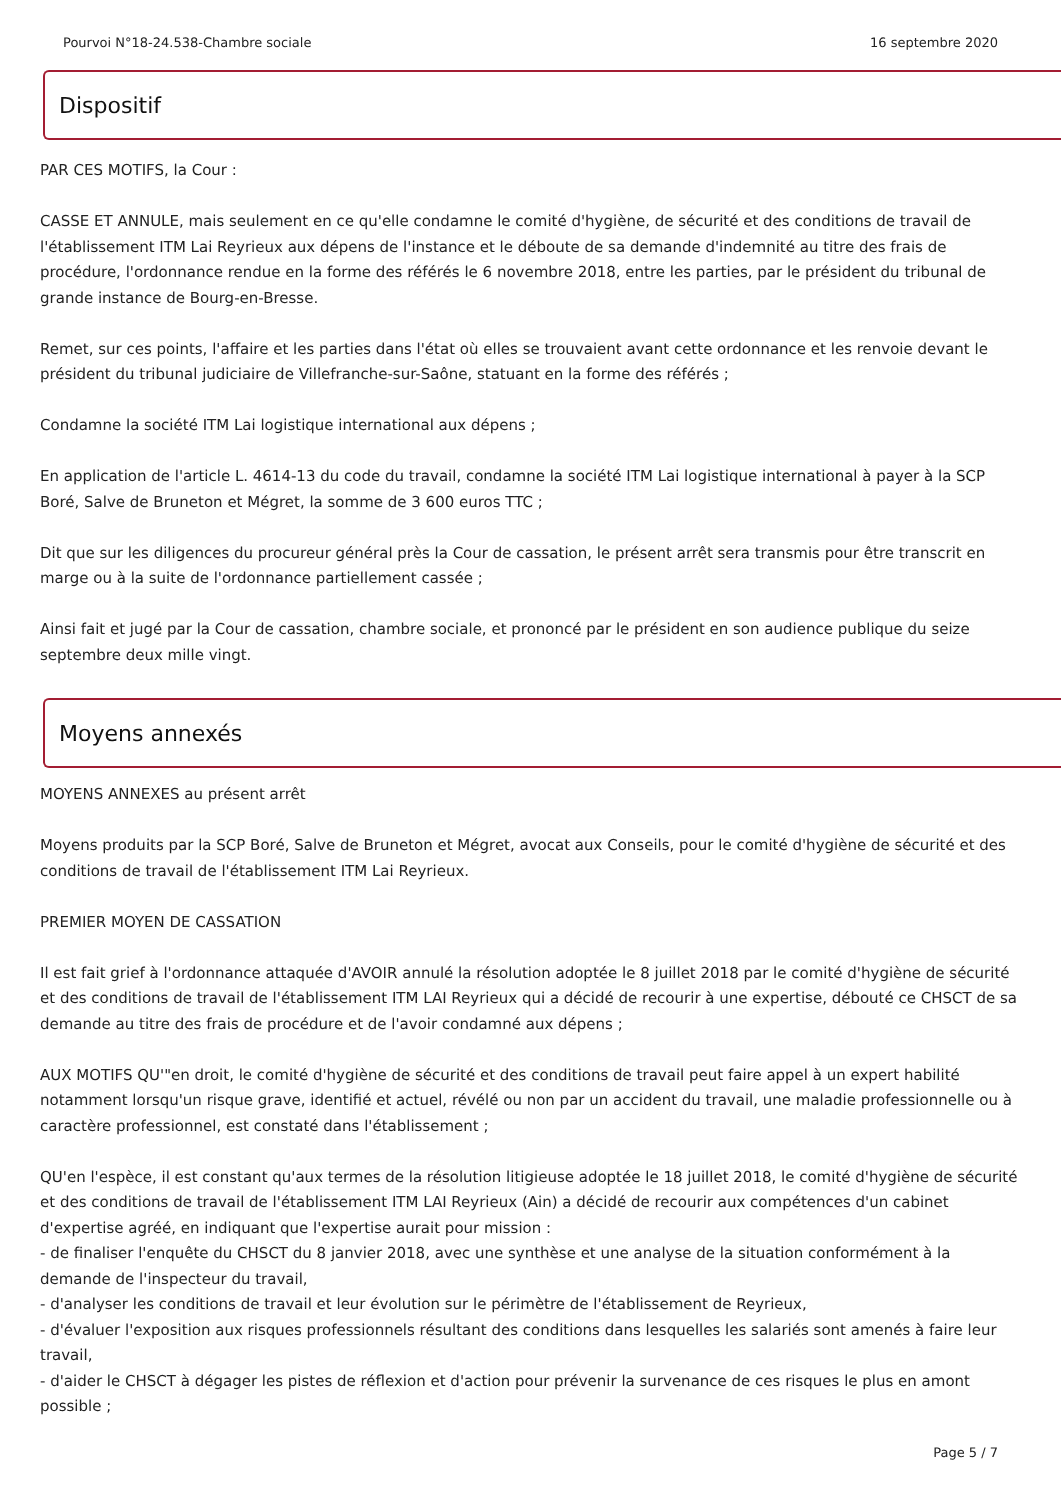Pourvoi N°18-24.538-Chambre sociale 16 septembre 2020
Dispositif
PAR CES MOTIFS, la Cour :
CASSE ET ANNULE, mais seulement en ce qu'elle condamne le comité d'hygiène, de sécurité et des conditions de travail de l'établissement ITM Lai Reyrieux aux dépens de l'instance et le déboute de sa demande d'indemnité au titre des frais de procédure, l'ordonnance rendue en la forme des référés le 6 novembre 2018, entre les parties, par le président du tribunal de grande instance de Bourg-en-Bresse.
Remet, sur ces points, l'affaire et les parties dans l'état où elles se trouvaient avant cette ordonnance et les renvoie devant le président du tribunal judiciaire de Villefranche-sur-Saône, statuant en la forme des référés ;
Condamne la société ITM Lai logistique international aux dépens ;
En application de l'article L. 4614-13 du code du travail, condamne la société ITM Lai logistique international à payer à la SCP Boré, Salve de Bruneton et Mégret, la somme de 3 600 euros TTC ;
Dit que sur les diligences du procureur général près la Cour de cassation, le présent arrêt sera transmis pour être transcrit en marge ou à la suite de l'ordonnance partiellement cassée ;
Ainsi fait et jugé par la Cour de cassation, chambre sociale, et prononcé par le président en son audience publique du seize septembre deux mille vingt.
Moyens annexés
MOYENS ANNEXES au présent arrêt
Moyens produits par la SCP Boré, Salve de Bruneton et Mégret, avocat aux Conseils, pour le comité d'hygiène de sécurité et des conditions de travail de l'établissement ITM Lai Reyrieux.
PREMIER MOYEN DE CASSATION
Il est fait grief à l'ordonnance attaquée d'AVOIR annulé la résolution adoptée le 8 juillet 2018 par le comité d'hygiène de sécurité et des conditions de travail de l'établissement ITM LAI Reyrieux qui a décidé de recourir à une expertise, débouté ce CHSCT de sa demande au titre des frais de procédure et de l'avoir condamné aux dépens ;
AUX MOTIFS QU'"en droit, le comité d'hygiène de sécurité et des conditions de travail peut faire appel à un expert habilité notamment lorsqu'un risque grave, identifié et actuel, révélé ou non par un accident du travail, une maladie professionnelle ou à caractère professionnel, est constaté dans l'établissement ;
QU'en l'espèce, il est constant qu'aux termes de la résolution litigieuse adoptée le 18 juillet 2018, le comité d'hygiène de sécurité et des conditions de travail de l'établissement ITM LAI Reyrieux (Ain) a décidé de recourir aux compétences d'un cabinet d'expertise agréé, en indiquant que l'expertise aurait pour mission :
- de finaliser l'enquête du CHSCT du 8 janvier 2018, avec une synthèse et une analyse de la situation conformément à la demande de l'inspecteur du travail,
- d'analyser les conditions de travail et leur évolution sur le périmètre de l'établissement de Reyrieux,
- d'évaluer l'exposition aux risques professionnels résultant des conditions dans lesquelles les salariés sont amenés à faire leur travail,
- d'aider le CHSCT à dégager les pistes de réflexion et d'action pour prévenir la survenance de ces risques le plus en amont possible ;
Page 5 / 7